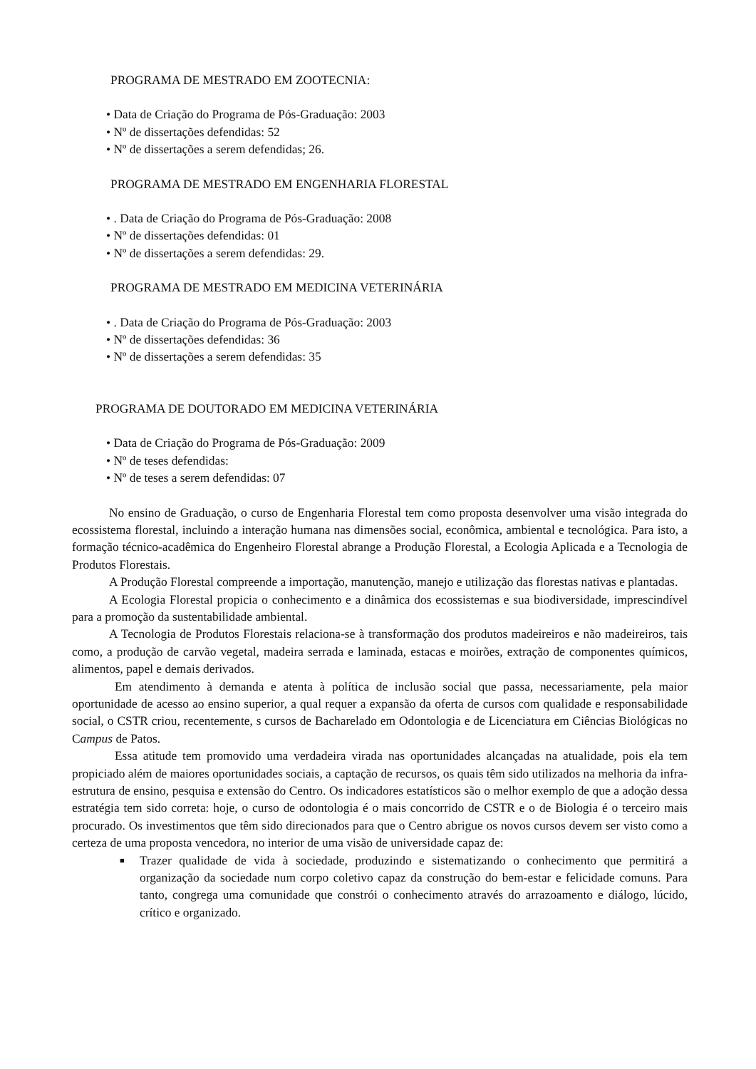PROGRAMA DE MESTRADO EM ZOOTECNIA:
• Data de Criação do Programa de Pós-Graduação: 2003
• Nº de dissertações defendidas: 52
• Nº de dissertações a serem defendidas; 26.
PROGRAMA DE MESTRADO EM ENGENHARIA FLORESTAL
• . Data de Criação do Programa de Pós-Graduação: 2008
• Nº de dissertações defendidas: 01
• Nº de dissertações a serem defendidas: 29.
PROGRAMA DE MESTRADO EM MEDICINA VETERINÁRIA
• . Data de Criação do Programa de Pós-Graduação: 2003
• Nº de dissertações defendidas: 36
• Nº de dissertações a serem defendidas: 35
PROGRAMA DE DOUTORADO EM MEDICINA VETERINÁRIA
• Data de Criação do Programa de Pós-Graduação: 2009
• Nº de teses defendidas:
• Nº de teses a serem defendidas: 07
No ensino de Graduação, o curso de Engenharia Florestal tem como proposta desenvolver uma visão integrada do ecossistema florestal, incluindo a interação humana nas dimensões social, econômica, ambiental e tecnológica. Para isto, a formação técnico-acadêmica do Engenheiro Florestal abrange a Produção Florestal, a Ecologia Aplicada e a Tecnologia de Produtos Florestais.
A Produção Florestal compreende a importação, manutenção, manejo e utilização das florestas nativas e plantadas.
A Ecologia Florestal propicia o conhecimento e a dinâmica dos ecossistemas e sua biodiversidade, imprescindível para a promoção da sustentabilidade ambiental.
A Tecnologia de Produtos Florestais relaciona-se à transformação dos produtos madeireiros e não madeireiros, tais como, a produção de carvão vegetal, madeira serrada e laminada, estacas e moirões, extração de componentes químicos, alimentos, papel e demais derivados.
Em atendimento à demanda e atenta à política de inclusão social que passa, necessariamente, pela maior oportunidade de acesso ao ensino superior, a qual requer a expansão da oferta de cursos com qualidade e responsabilidade social, o CSTR criou, recentemente, s cursos de Bacharelado em Odontologia e de Licenciatura em Ciências Biológicas no Campus de Patos.
Essa atitude tem promovido uma verdadeira virada nas oportunidades alcançadas na atualidade, pois ela tem propiciado além de maiores oportunidades sociais, a captação de recursos, os quais têm sido utilizados na melhoria da infra-estrutura de ensino, pesquisa e extensão do Centro. Os indicadores estatísticos são o melhor exemplo de que a adoção dessa estratégia tem sido correta: hoje, o curso de odontologia é o mais concorrido de CSTR e o de Biologia é o terceiro mais procurado. Os investimentos que têm sido direcionados para que o Centro abrigue os novos cursos devem ser visto como a certeza de uma proposta vencedora, no interior de uma visão de universidade capaz de:
■ Trazer qualidade de vida à sociedade, produzindo e sistematizando o conhecimento que permitirá a organização da sociedade num corpo coletivo capaz da construção do bem-estar e felicidade comuns. Para tanto, congrega uma comunidade que constrói o conhecimento através do arrazoamento e diálogo, lúcido, crítico e organizado.